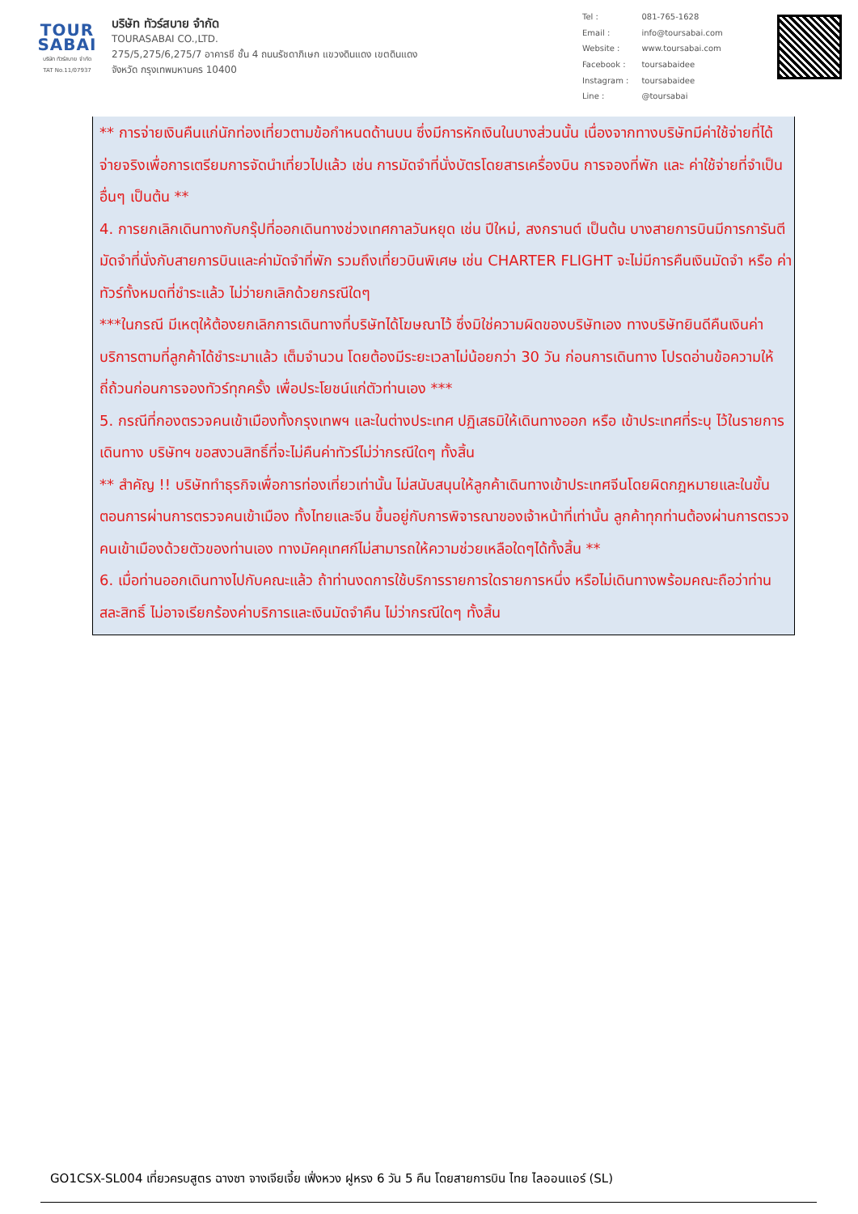TOUR
SABAI
บริษัท ทัวร์สบาย จำกัด
TAT No.11/07937
บริษัท ทัวร์สบาย จำกัด
TOURASABAI CO.,LTD.
275/5,275/6,275/7 อาคารซี ชั้น 4 ถนนรัชดาภิเษก แขวงดินแดง เขตดินแดง
จังหวัด กรุงเทพมหานคร 10400
| Tel : | 081-765-1628 |
| Email : | info@toursabai.com |
| Website : | www.toursabai.com |
| Facebook : | toursabaidee |
| Instagram : | toursabaidee |
| Line : | @toursabai |
** การจ่ายเงินคืนแก่นักท่องเที่ยวตามข้อกำหนดด้านบน ซึ่งมีการหักเงินในบางส่วนนั้น เนื่องจากทางบริษัทมีค่าใช้จ่ายที่ได้จ่ายจริงเพื่อการเตรียมการจัดนำเที่ยวไปแล้ว เช่น การมัดจำที่นั่งบัตรโดยสารเครื่องบิน การจองที่พัก และ ค่าใช้จ่ายที่จำเป็นอื่นๆ เป็นต้น **
4. การยกเลิกเดินทางกับกรุ๊ปที่ออกเดินทางช่วงเทศกาลวันหยุด เช่น ปีใหม่, สงกรานต์ เป็นต้น บางสายการบินมีการการันตีมัดจำที่นั่งกับสายการบินและค่ามัดจำที่พัก รวมถึงเที่ยวบินพิเศษ เช่น CHARTER FLIGHT จะไม่มีการคืนเงินมัดจำ หรือ ค่าทัวร์ทั้งหมดที่ชำระแล้ว ไม่ว่ายกเลิกด้วยกรณีใดๆ
***ในกรณี มีเหตุให้ต้องยกเลิกการเดินทางที่บริษัทได้โฆษณาไว้ ซึ่งมิใช่ความผิดของบริษัทเอง ทางบริษัทยินดีคืนเงินค่าบริการตามที่ลูกค้าได้ชำระมาแล้ว เต็มจำนวน โดยต้องมีระยะเวลาไม่น้อยกว่า 30 วัน ก่อนการเดินทาง โปรดอ่านข้อความให้ถี่ถ้วนก่อนการจองทัวร์ทุกครั้ง เพื่อประโยชน์แก่ตัวท่านเอง ***
5. กรณีที่กองตรวจคนเข้าเมืองทั้งกรุงเทพฯ และในต่างประเทศ ปฏิเสธมิให้เดินทางออก หรือ เข้าประเทศที่ระบุ ไว้ในรายการเดินทาง บริษัทฯ ขอสงวนสิทธิ์ที่จะไม่คืนค่าทัวร์ไม่ว่ากรณีใดๆ ทั้งสิ้น
** สำคัญ !! บริษัททำธุรกิจเพื่อการท่องเที่ยวเท่านั้น ไม่สนับสนุนให้ลูกค้าเดินทางเข้าประเทศจีนโดยผิดกฎหมายและในขั้นตอนการผ่านการตรวจคนเข้าเมือง ทั้งไทยและจีน ขึ้นอยู่กับการพิจารณาของเจ้าหน้าที่เท่านั้น ลูกค้าทุกท่านต้องผ่านการตรวจคนเข้าเมืองด้วยตัวของท่านเอง ทางมัคคุเทศก์ไม่สามารถให้ความช่วยเหลือใดๆได้ทั้งสิ้น **
6. เมื่อท่านออกเดินทางไปกับคณะแล้ว ถ้าท่านงดการใช้บริการรายการใดรายการหนึ่ง หรือไม่เดินทางพร้อมคณะถือว่าท่านสละสิทธิ์ ไม่อาจเรียกร้องค่าบริการและเงินมัดจำคืน ไม่ว่ากรณีใดๆ ทั้งสิ้น
GO1CSX-SL004 เที่ยวครบสูตร ฉางซา จางเจียเจี้ย เฟิ่งหวง ฝูหรง 6 วัน 5 คืน โดยสายการบิน ไทย ไลออนแอร์ (SL)